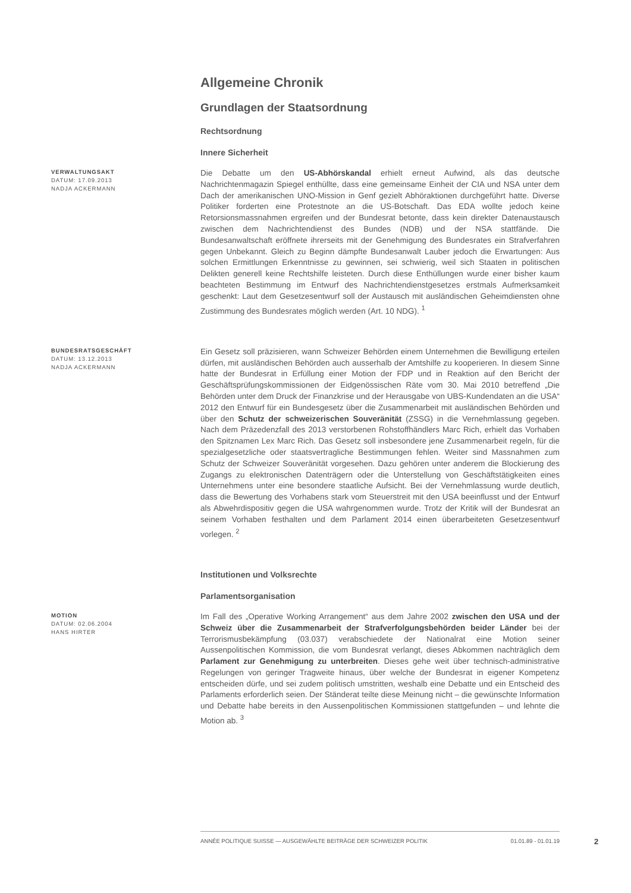Allgemeine Chronik
Grundlagen der Staatsordnung
Rechtsordnung
Innere Sicherheit
VERWALTUNGSAKT
DATUM: 17.09.2013
NADJA ACKERMANN
Die Debatte um den US-Abhörskandal erhielt erneut Aufwind, als das deutsche Nachrichtenmagazin Spiegel enthüllte, dass eine gemeinsame Einheit der CIA und NSA unter dem Dach der amerikanischen UNO-Mission in Genf gezielt Abhöraktionen durchgeführt hatte. Diverse Politiker forderten eine Protestnote an die US-Botschaft. Das EDA wollte jedoch keine Retorsionsmassnahmen ergreifen und der Bundesrat betonte, dass kein direkter Datenaustausch zwischen dem Nachrichtendienst des Bundes (NDB) und der NSA stattfände. Die Bundesanwaltschaft eröffnete ihrerseits mit der Genehmigung des Bundesrates ein Strafverfahren gegen Unbekannt. Gleich zu Beginn dämpfte Bundesanwalt Lauber jedoch die Erwartungen: Aus solchen Ermittlungen Erkenntnisse zu gewinnen, sei schwierig, weil sich Staaten in politischen Delikten generell keine Rechtshilfe leisteten. Durch diese Enthüllungen wurde einer bisher kaum beachteten Bestimmung im Entwurf des Nachrichtendienstgesetzes erstmals Aufmerksamkeit geschenkt: Laut dem Gesetzesentwurf soll der Austausch mit ausländischen Geheimdiensten ohne Zustimmung des Bundesrates möglich werden (Art. 10 NDG). <sup>1</sup>
BUNDESRATSGESCHÄFT
DATUM: 13.12.2013
NADJA ACKERMANN
Ein Gesetz soll präzisieren, wann Schweizer Behörden einem Unternehmen die Bewilligung erteilen dürfen, mit ausländischen Behörden auch ausserhalb der Amtshilfe zu kooperieren. In diesem Sinne hatte der Bundesrat in Erfüllung einer Motion der FDP und in Reaktion auf den Bericht der Geschäftsprüfungskommissionen der Eidgenössischen Räte vom 30. Mai 2010 betreffend „Die Behörden unter dem Druck der Finanzkrise und der Herausgabe von UBS-Kundendaten an die USA“ 2012 den Entwurf für ein Bundesgesetz über die Zusammenarbeit mit ausländischen Behörden und über den Schutz der schweizerischen Souveränität (ZSSG) in die Vernehmlassung gegeben. Nach dem Präzedenzfall des 2013 verstorbenen Rohstoffhändlers Marc Rich, erhielt das Vorhaben den Spitznamen Lex Marc Rich. Das Gesetz soll insbesondere jene Zusammenarbeit regeln, für die spezialgesetzliche oder staatsvertragliche Bestimmungen fehlen. Weiter sind Massnahmen zum Schutz der Schweizer Souveränität vorgesehen. Dazu gehören unter anderem die Blockierung des Zugangs zu elektronischen Datenträgern oder die Unterstellung von Geschäftstätigkeiten eines Unternehmens unter eine besondere staatliche Aufsicht. Bei der Vernehmlassung wurde deutlich, dass die Bewertung des Vorhabens stark vom Steuerstreit mit den USA beeinflusst und der Entwurf als Abwehrdispositiv gegen die USA wahrgenommen wurde. Trotz der Kritik will der Bundesrat an seinem Vorhaben festhalten und dem Parlament 2014 einen überarbeiteten Gesetzesentwurf vorlegen. <sup>2</sup>
Institutionen und Volksrechte
Parlamentsorganisation
MOTION
DATUM: 02.06.2004
HANS HIRTER
Im Fall des „Operative Working Arrangement“ aus dem Jahre 2002 zwischen den USA und der Schweiz über die Zusammenarbeit der Strafverfolgungsbehörden beider Länder bei der Terrorismusbekämpfung (03.037) verabschiedete der Nationalrat eine Motion seiner Aussenpolitischen Kommission, die vom Bundesrat verlangt, dieses Abkommen nachträglich dem Parlament zur Genehmigung zu unterbreiten. Dieses gehe weit über technisch-administrative Regelungen von geringer Tragweite hinaus, über welche der Bundesrat in eigener Kompetenz entscheiden dürfe, und sei zudem politisch umstritten, weshalb eine Debatte und ein Entscheid des Parlaments erforderlich seien. Der Ständerat teilte diese Meinung nicht – die gewünschte Information und Debatte habe bereits in den Aussenpolitischen Kommissionen stattgefunden – und lehnte die Motion ab. <sup>3</sup>
ANNÉE POLITIQUE SUISSE — AUSGEWÄHLTE BEITRÄGE DER SCHWEIZER POLITIK 01.01.89 - 01.01.19
2